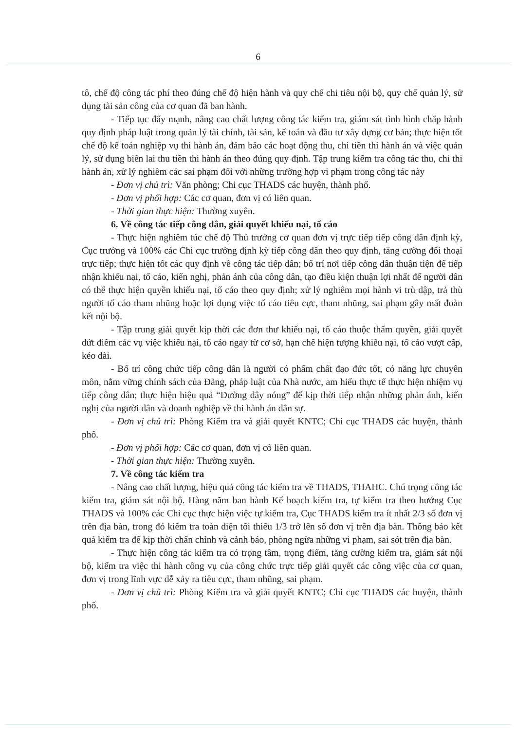6
tô, chế độ công tác phí theo đúng chế độ hiện hành và quy chế chi tiêu nội bộ, quy chế quản lý, sử dụng tài sản công của cơ quan đã ban hành.
- Tiếp tục đẩy mạnh, nâng cao chất lượng công tác kiểm tra, giám sát tình hình chấp hành quy định pháp luật trong quản lý tài chính, tài sản, kế toán và đầu tư xây dựng cơ bản; thực hiện tốt chế độ kế toán nghiệp vụ thi hành án, đảm bảo các hoạt động thu, chi tiền thi hành án và việc quản lý, sử dụng biên lai thu tiền thi hành án theo đúng quy định. Tập trung kiểm tra công tác thu, chi thi hành án, xử lý nghiêm các sai phạm đối với những trường hợp vi phạm trong công tác này
- Đơn vị chủ trì: Văn phòng; Chi cục THADS các huyện, thành phố.
- Đơn vị phối hợp: Các cơ quan, đơn vị có liên quan.
- Thời gian thực hiện: Thường xuyên.
6. Về công tác tiếp công dân, giải quyết khiếu nại, tố cáo
- Thực hiện nghiêm túc chế độ Thủ trưởng cơ quan đơn vị trực tiếp tiếp công dân định kỳ, Cục trưởng và 100% các Chi cục trưởng định kỳ tiếp công dân theo quy định, tăng cường đối thoại trực tiếp; thực hiện tốt các quy định về công tác tiếp dân; bố trí nơi tiếp công dân thuận tiện để tiếp nhận khiếu nại, tố cáo, kiến nghị, phản ánh của công dân, tạo điều kiện thuận lợi nhất để người dân có thể thực hiện quyền khiếu nại, tố cáo theo quy định; xử lý nghiêm mọi hành vi trù dập, trả thù người tố cáo tham nhũng hoặc lợi dụng việc tố cáo tiêu cực, tham nhũng, sai phạm gây mất đoàn kết nội bộ.
- Tập trung giải quyết kịp thời các đơn thư khiếu nại, tố cáo thuộc thẩm quyền, giải quyết dứt điểm các vụ việc khiếu nại, tố cáo ngay từ cơ sở, hạn chế hiện tượng khiếu nại, tố cáo vượt cấp, kéo dài.
- Bố trí công chức tiếp công dân là người có phẩm chất đạo đức tốt, có năng lực chuyên môn, nắm vững chính sách của Đảng, pháp luật của Nhà nước, am hiểu thực tế thực hiện nhiệm vụ tiếp công dân; thực hiện hiệu quả “Đường dây nóng” để kịp thời tiếp nhận những phản ánh, kiến nghị của người dân và doanh nghiệp về thi hành án dân sự.
- Đơn vị chủ trì: Phòng Kiểm tra và giải quyết KNTC; Chi cục THADS các huyện, thành phố.
- Đơn vị phối hợp: Các cơ quan, đơn vị có liên quan.
- Thời gian thực hiện: Thường xuyên.
7. Về công tác kiểm tra
- Nâng cao chất lượng, hiệu quả công tác kiểm tra về THADS, THAHC. Chú trọng công tác kiểm tra, giám sát nội bộ. Hàng năm ban hành Kế hoạch kiểm tra, tự kiểm tra theo hướng Cục THADS và 100% các Chi cục thực hiện việc tự kiểm tra, Cục THADS kiểm tra ít nhất 2/3 số đơn vị trên địa bàn, trong đó kiểm tra toàn diện tối thiểu 1/3 trở lên số đơn vị trên địa bàn. Thông báo kết quả kiểm tra để kịp thời chấn chỉnh và cảnh báo, phòng ngừa những vi phạm, sai sót trên địa bàn.
- Thực hiện công tác kiểm tra có trọng tâm, trọng điểm, tăng cường kiểm tra, giám sát nội bộ, kiểm tra việc thi hành công vụ của công chức trực tiếp giải quyết các công việc của cơ quan, đơn vị trong lĩnh vực dễ xảy ra tiêu cực, tham nhũng, sai phạm.
- Đơn vị chủ trì: Phòng Kiểm tra và giải quyết KNTC; Chi cục THADS các huyện, thành phố.